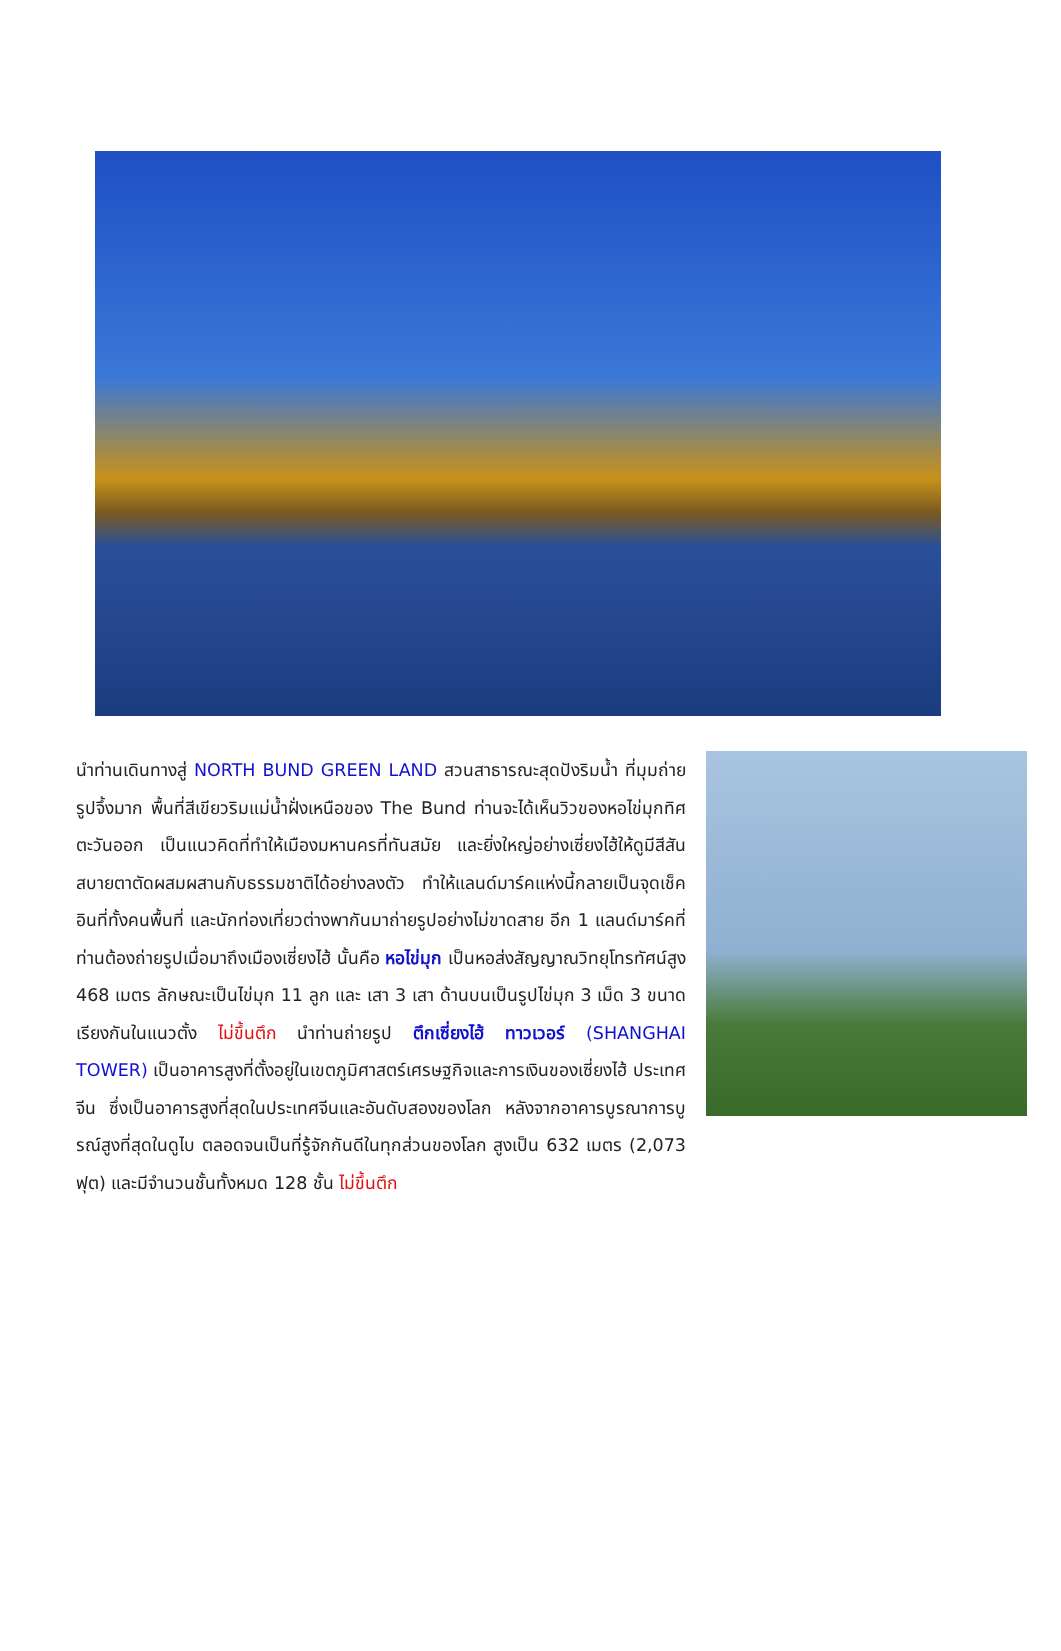นำท่านเดินทางสู่ NORTH BUND GREEN LAND สวนสาธารณะสุดปังริมน้ำ ที่มุมถ่ายรูปจึ้งมาก พื้นที่สีเขียวริมแม่น้ำฝั่งเหนือของ The Bund ท่านจะได้เห็นวิวของหอไข่มุกทิศตะวันออก เป็นแนวคิดที่ทำให้เมืองมหานครที่ทันสมัย และยิ่งใหญ่อย่างเซี่ยงไฮ้ให้ดูมีสีสันสบายตาตัดผสมผสานกับธรรมชาติได้อย่างลงตัว ทำให้แลนด์มาร์คแห่งนี้กลายเป็นจุดเช็คอินที่ทั้งคนพื้นที่ และนักท่องเที่ยวต่างพากันมาถ่ายรูปอย่างไม่ขาดสาย อีก 1 แลนด์มาร์คที่ท่านต้องถ่ายรูปเมื่อมาถึงเมืองเซี่ยงไฮ้ นั้นคือ หอไข่มุก เป็นหอส่งสัญญาณวิทยุโทรทัศน์สูง 468 เมตร ลักษณะเป็นไข่มุก 11 ลูก และ เสา 3 เสา ด้านบนเป็นรูปไข่มุก 3 เม็ด 3 ขนาดเรียงกันในแนวตั้ง ไม่ขึ้นตึก นำท่านถ่ายรูป ตึกเซี่ยงไฮ้ ทาวเวอร์ (SHANGHAI TOWER) เป็นอาคารสูงที่ตั้งอยู่ในเขตภูมิศาสตร์เศรษฐกิจและการเงินของเซี่ยงไฮ้ ประเทศจีน ซึ่งเป็นอาคารสูงที่สุดในประเทศจีนและอันดับสองของโลก หลังจากอาคารบูรณาการบูรณ์สูงที่สุดในดูไบ ตลอดจนเป็นที่รู้จักกันดีในทุกส่วนของโลก สูงเป็น 632 เมตร (2,073 ฟุต) และมีจำนวนชั้นทั้งหมด 128 ชั้น ไม่ขึ้นตึก